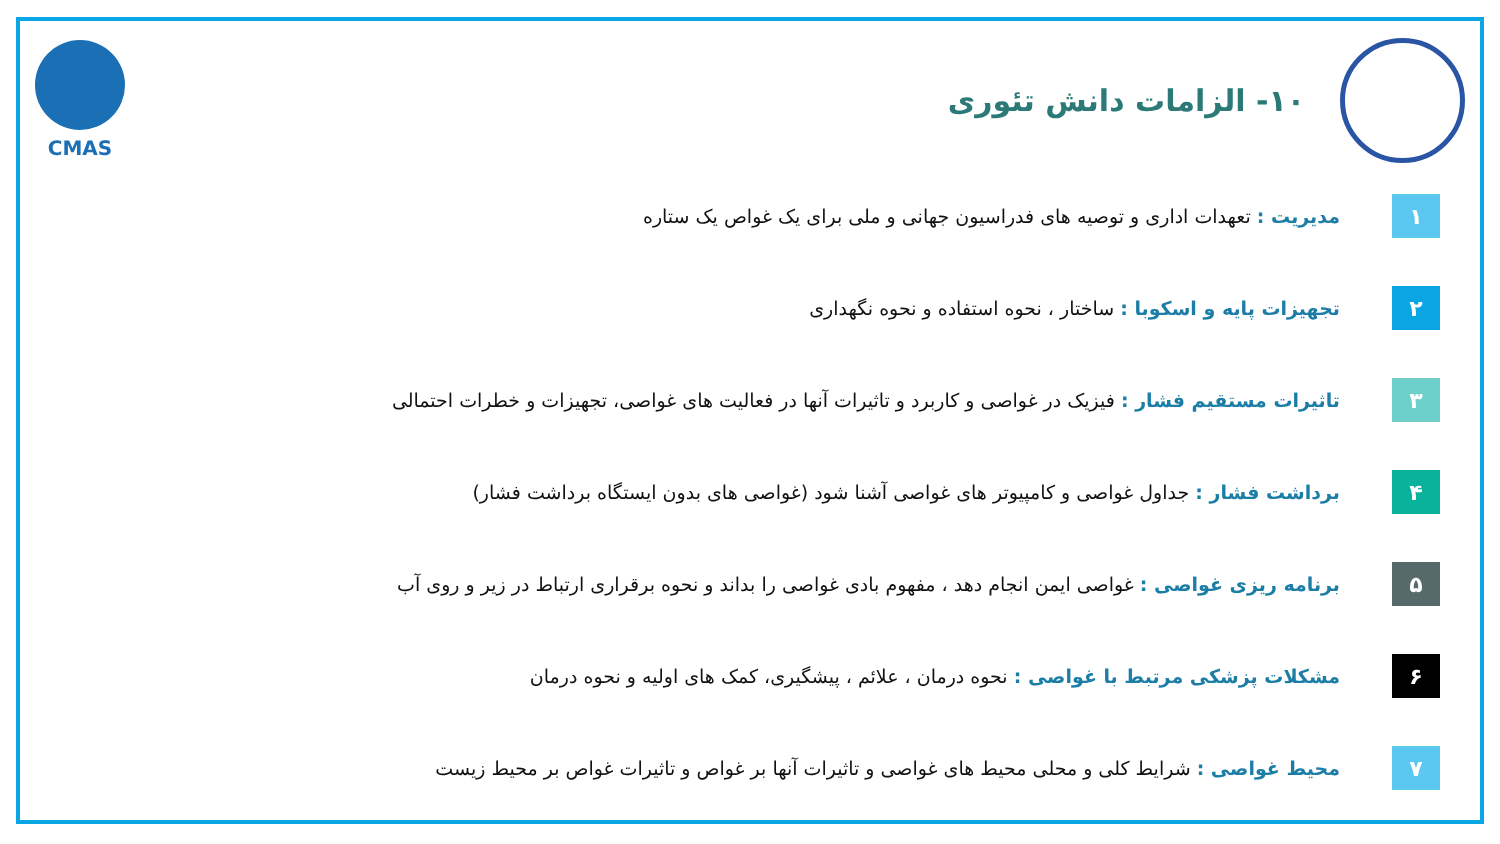۱۰- الزامات دانش تئوری
CMAS
۱
مدیریت : تعهدات اداری و توصیه های فدراسیون جهانی و ملی برای یک غواص یک ستاره
۲
تجهیزات پایه و اسکوبا : ساختار ، نحوه استفاده و نحوه نگهداری
۳
تاثیرات مستقیم فشار : فیزیک در غواصی و کاربرد و تاثیرات آنها در فعالیت های غواصی، تجهیزات و خطرات احتمالی
۴
برداشت فشار : جداول غواصی و کامپیوتر های غواصی آشنا شود (غواصی های بدون ایستگاه برداشت فشار)
۵
برنامه ریزی غواصی : غواصی ایمن انجام دهد ، مفهوم بادی غواصی را بداند و نحوه برقراری ارتباط در زیر و روی آب
۶
مشکلات پزشکی مرتبط با غواصی : نحوه درمان ، علائم ، پیشگیری، کمک های اولیه و نحوه درمان
۷
محیط غواصی : شرایط کلی و محلی محیط های غواصی و تاثیرات آنها بر غواص و تاثیرات غواص بر محیط زیست